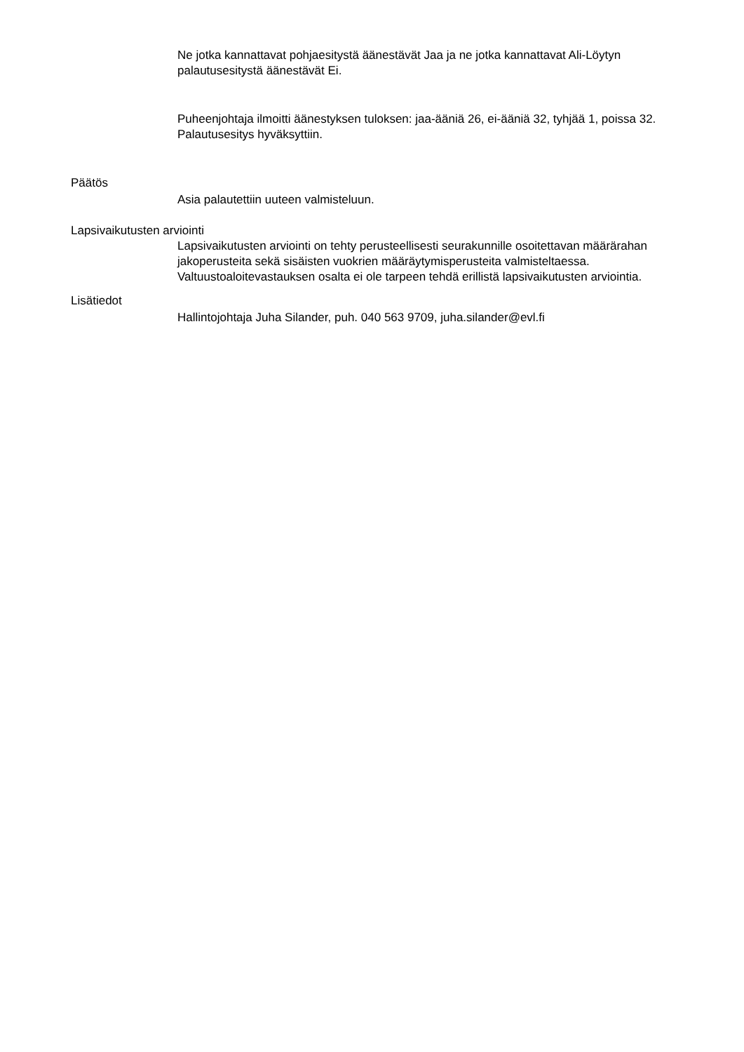Ne jotka kannattavat pohjaesitystä äänestävät Jaa ja ne jotka kannattavat Ali-Löytyn palautusesitystä äänestävät Ei.
Puheenjohtaja ilmoitti äänestyksen tuloksen: jaa-ääniä 26, ei-ääniä 32, tyhjää 1, poissa 32. Palautusesitys hyväksyttiin.
Päätös
Asia palautettiin uuteen valmisteluun.
Lapsivaikutusten arviointi
Lapsivaikutusten arviointi on tehty perusteellisesti seurakunnille osoitettavan määrärahan jakoperusteita sekä sisäisten vuokrien määräytymisperusteita valmisteltaessa. Valtuustoaloitevastauksen osalta ei ole tarpeen tehdä erillistä lapsivaikutusten arviointia.
Lisätiedot
Hallintojohtaja Juha Silander, puh. 040 563 9709, juha.silander@evl.fi